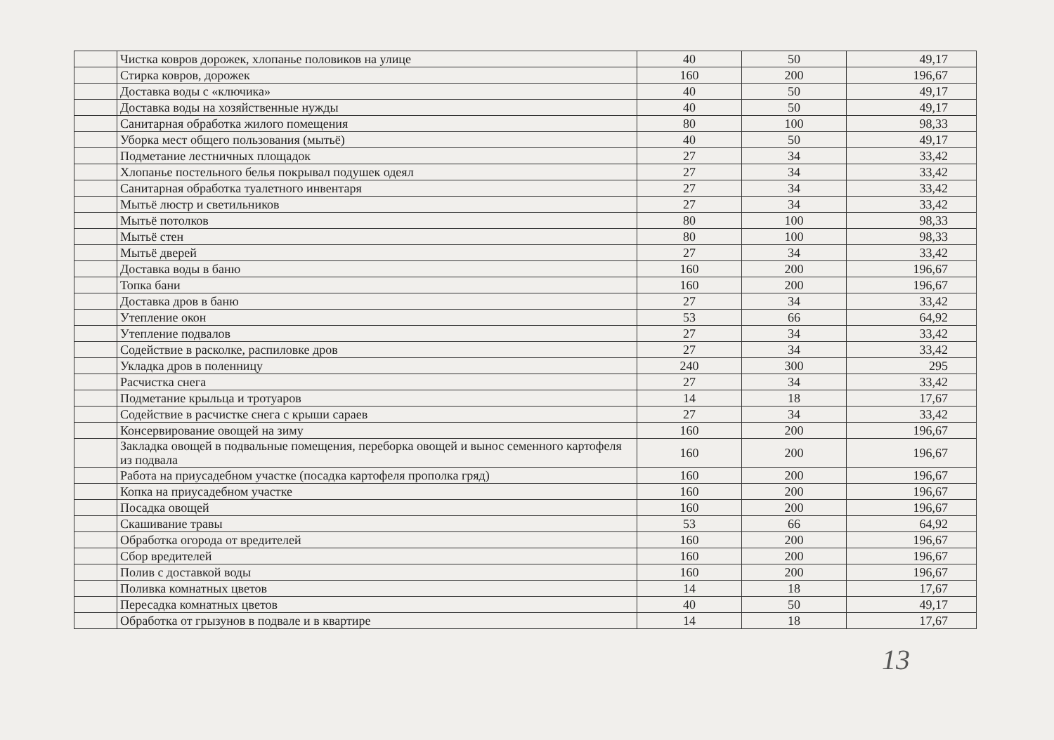| | Чистка ковров дорожек, хлопанье половиков на улице | 40 | 50 | 49,17 |
| | Стирка ковров, дорожек | 160 | 200 | 196,67 |
| | Доставка воды с «ключика» | 40 | 50 | 49,17 |
| | Доставка воды на хозяйственные нужды | 40 | 50 | 49,17 |
| | Санитарная обработка жилого помещения | 80 | 100 | 98,33 |
| | Уборка мест общего пользования (мытьё) | 40 | 50 | 49,17 |
| | Подметание лестничных площадок | 27 | 34 | 33,42 |
| | Хлопанье постельного белья покрывал подушек одеял | 27 | 34 | 33,42 |
| | Санитарная обработка туалетного инвентаря | 27 | 34 | 33,42 |
| | Мытьё люстр и светильников | 27 | 34 | 33,42 |
| | Мытьё потолков | 80 | 100 | 98,33 |
| | Мытьё стен | 80 | 100 | 98,33 |
| | Мытьё дверей | 27 | 34 | 33,42 |
| | Доставка воды в баню | 160 | 200 | 196,67 |
| | Топка бани | 160 | 200 | 196,67 |
| | Доставка дров в баню | 27 | 34 | 33,42 |
| | Утепление окон | 53 | 66 | 64,92 |
| | Утепление подвалов | 27 | 34 | 33,42 |
| | Содействие в расколке, распиловке дров | 27 | 34 | 33,42 |
| | Укладка дров в поленницу | 240 | 300 | 295 |
| | Расчистка снега | 27 | 34 | 33,42 |
| | Подметание крыльца и тротуаров | 14 | 18 | 17,67 |
| | Содействие в расчистке снега с крыши сараев | 27 | 34 | 33,42 |
| | Консервирование овощей на зиму | 160 | 200 | 196,67 |
| | Закладка овощей в подвальные помещения, переборка овощей и вынос семенного картофеля из подвала | 160 | 200 | 196,67 |
| | Работа на приусадебном участке (посадка картофеля прополка гряд) | 160 | 200 | 196,67 |
| | Копка на приусадебном участке | 160 | 200 | 196,67 |
| | Посадка овощей | 160 | 200 | 196,67 |
| | Скашивание травы | 53 | 66 | 64,92 |
| | Обработка огорода от вредителей | 160 | 200 | 196,67 |
| | Сбор вредителей | 160 | 200 | 196,67 |
| | Полив с доставкой воды | 160 | 200 | 196,67 |
| | Поливка комнатных цветов | 14 | 18 | 17,67 |
| | Пересадка комнатных цветов | 40 | 50 | 49,17 |
| | Обработка от грызунов в подвале и в квартире | 14 | 18 | 17,67 |
13